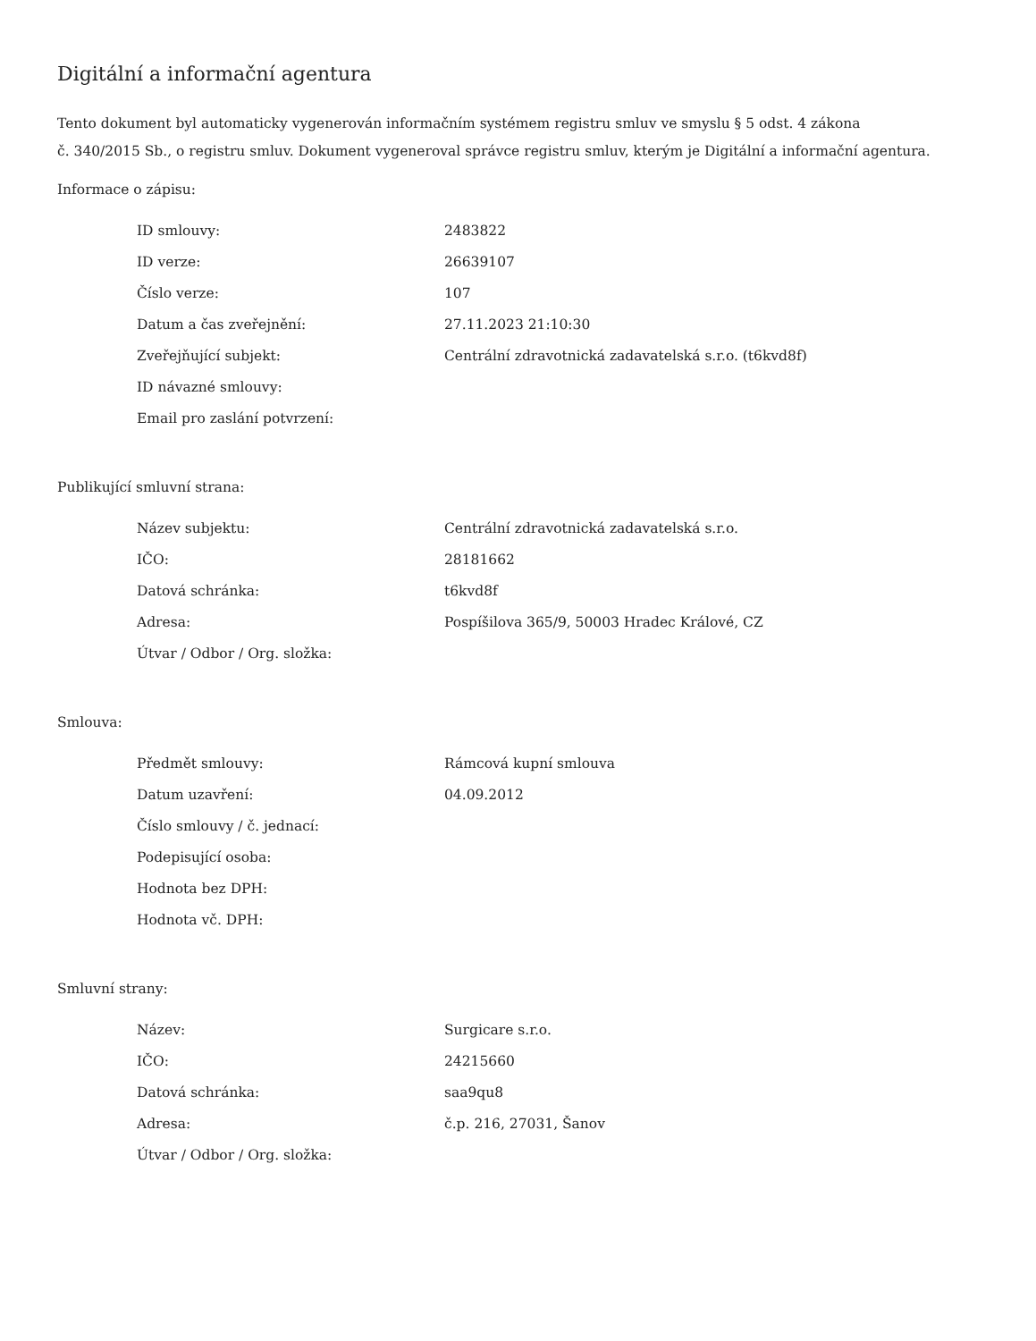Digitální a informační agentura
Tento dokument byl automaticky vygenerován informačním systémem registru smluv ve smyslu § 5 odst. 4 zákona
č. 340/2015 Sb., o registru smluv. Dokument vygeneroval správce registru smluv, kterým je Digitální a informační agentura.
Informace o zápisu:
| ID smlouvy: | 2483822 |
| ID verze: | 26639107 |
| Číslo verze: | 107 |
| Datum a čas zveřejnění: | 27.11.2023 21:10:30 |
| Zveřejňující subjekt: | Centrální zdravotnická zadavatelská s.r.o. (t6kvd8f) |
| ID návazné smlouvy: | |
| Email pro zaslání potvrzení: | |
Publikující smluvní strana:
| Název subjektu: | Centrální zdravotnická zadavatelská s.r.o. |
| IČO: | 28181662 |
| Datová schránka: | t6kvd8f |
| Adresa: | Pospíšilova 365/9, 50003 Hradec Králové, CZ |
| Útvar / Odbor / Org. složka: | |
Smlouva:
| Předmět smlouvy: | Rámcová kupní smlouva |
| Datum uzavření: | 04.09.2012 |
| Číslo smlouvy / č. jednací: | |
| Podepisující osoba: | |
| Hodnota bez DPH: | |
| Hodnota vč. DPH: | |
Smluvní strany:
| Název: | Surgicare s.r.o. |
| IČO: | 24215660 |
| Datová schránka: | saa9qu8 |
| Adresa: | č.p. 216, 27031, Šanov |
| Útvar / Odbor / Org. složka: | |